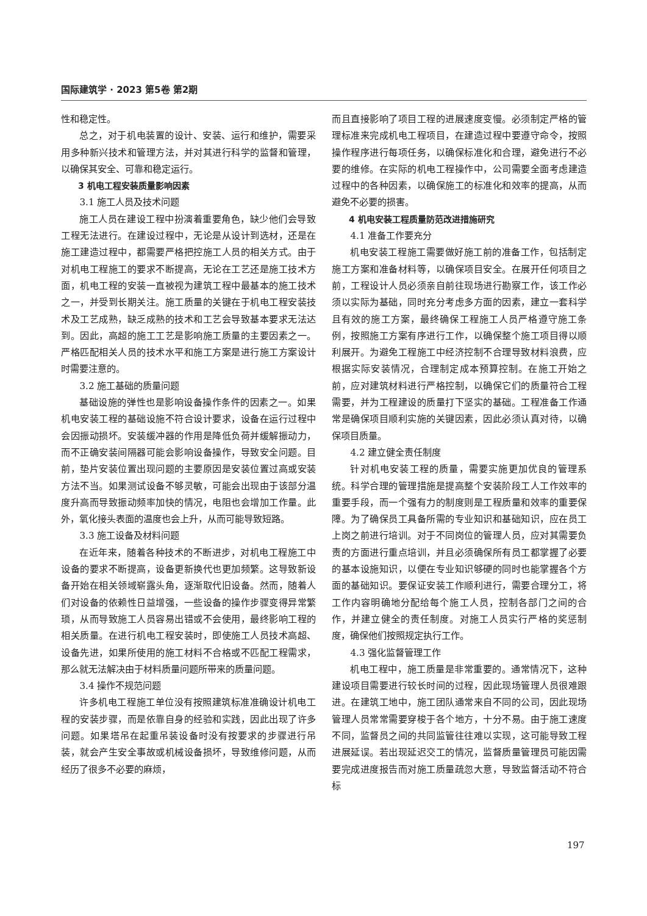国际建筑学 · 2023 第5卷 第2期
性和稳定性。
总之，对于机电装置的设计、安装、运行和维护，需要采用多种新兴技术和管理方法，并对其进行科学的监督和管理，以确保其安全、可靠和稳定运行。
3 机电工程安装质量影响因素
3.1 施工人员及技术问题
施工人员在建设工程中扮演着重要角色，缺少他们会导致工程无法进行。在建设过程中，无论是从设计到选材，还是在施工建造过程中，都需要严格把控施工人员的相关方式。由于对机电工程施工的要求不断提高，无论在工艺还是施工技术方面，机电工程的安装一直被视为建筑工程中最基本的施工技术之一，并受到长期关注。施工质量的关键在于机电工程安装技术及工艺成熟，缺乏成熟的技术和工艺会导致基本要求无法达到。因此，高超的施工工艺是影响施工质量的主要因素之一。严格匹配相关人员的技术水平和施工方案是进行施工方案设计时需要注意的。
3.2 施工基础的质量问题
基础设施的弹性也是影响设备操作条件的因素之一。如果机电安装工程的基础设施不符合设计要求，设备在运行过程中会因振动损坏。安装缓冲器的作用是降低负荷并缓解振动力，而不正确安装间隔器可能会影响设备操作，导致安全问题。目前，垫片安装位置出现问题的主要原因是安装位置过高或安装方法不当。如果测试设备不够灵敏，可能会出现由于该部分温度升高而导致振动频率加快的情况，电阻也会增加工作量。此外，氧化接头表面的温度也会上升，从而可能导致短路。
3.3 施工设备及材料问题
在近年来，随着各种技术的不断进步，对机电工程施工中设备的要求不断提高，设备更新换代也更加频繁。这导致新设备开始在相关领域崭露头角，逐渐取代旧设备。然而，随着人们对设备的依赖性日益增强，一些设备的操作步骤变得异常繁琐，从而导致施工人员容易出错或不会使用，最终影响工程的相关质量。在进行机电工程安装时，即使施工人员技术高超、设备先进，如果所使用的施工材料不合格或不匹配工程需求，那么就无法解决由于材料质量问题所带来的质量问题。
3.4 操作不规范问题
许多机电工程施工单位没有按照建筑标准准确设计机电工程的安装步骤，而是依靠自身的经验和实践，因此出现了许多问题。如果塔吊在起重吊装设备时没有按要求的步骤进行吊装，就会产生安全事故或机械设备损坏，导致维修问题，从而经历了很多不必要的麻烦，
而且直接影响了项目工程的进展速度变慢。必须制定严格的管理标准来完成机电工程项目，在建造过程中要遵守命令，按照操作程序进行每项任务，以确保标准化和合理，避免进行不必要的维修。在实际的机电工程操作中，公司需要全面考虑建造过程中的各种因素，以确保施工的标准化和效率的提高，从而避免不必要的损害。
4 机电安装工程质量防范改进措施研究
4.1 准备工作要充分
机电安装工程施工需要做好施工前的准备工作，包括制定施工方案和准备材料等，以确保项目安全。在展开任何项目之前，工程设计人员必须亲自前往现场进行勘察工作，该工作必须以实际为基础，同时充分考虑多方面的因素，建立一套科学且有效的施工方案，最终确保工程施工人员严格遵守施工条例，按照施工方案有序进行工作，以确保整个施工项目得以顺利展开。为避免工程施工中经济控制不合理导致材料浪费，应根据实际安装情况，合理制定成本预算控制。在施工开始之前，应对建筑材料进行严格控制，以确保它们的质量符合工程需要，并为工程建设的质量打下坚实的基础。工程准备工作通常是确保项目顺利实施的关键因素，因此必须认真对待，以确保项目质量。
4.2 建立健全责任制度
针对机电安装工程的质量，需要实施更加优良的管理系统。科学合理的管理措施是提高整个安装阶段工人工作效率的重要手段，而一个强有力的制度则是工程质量和效率的重要保障。为了确保员工具备所需的专业知识和基础知识，应在员工上岗之前进行培训。对于不同岗位的管理人员，应对其需要负责的方面进行重点培训，并且必须确保所有员工都掌握了必要的基本设施知识，以便在专业知识够硬的同时也能掌握各个方面的基础知识。要保证安装工作顺利进行，需要合理分工，将工作内容明确地分配给每个施工人员，控制各部门之间的合作，并建立健全的责任制度。对施工人员实行严格的奖惩制度，确保他们按照规定执行工作。
4.3 强化监督管理工作
机电工程中，施工质量是非常重要的。通常情况下，这种建设项目需要进行较长时间的过程，因此现场管理人员很难跟进。在建筑工地中，施工团队通常来自不同的公司，因此现场管理人员常常需要穿梭于各个地方，十分不易。由于施工速度不同，监督员之间的共同监管往往难以实现，这可能导致工程进展延误。若出现延迟交工的情况，监督质量管理员可能因需要完成进度报告而对施工质量疏忽大意，导致监督活动不符合标
197